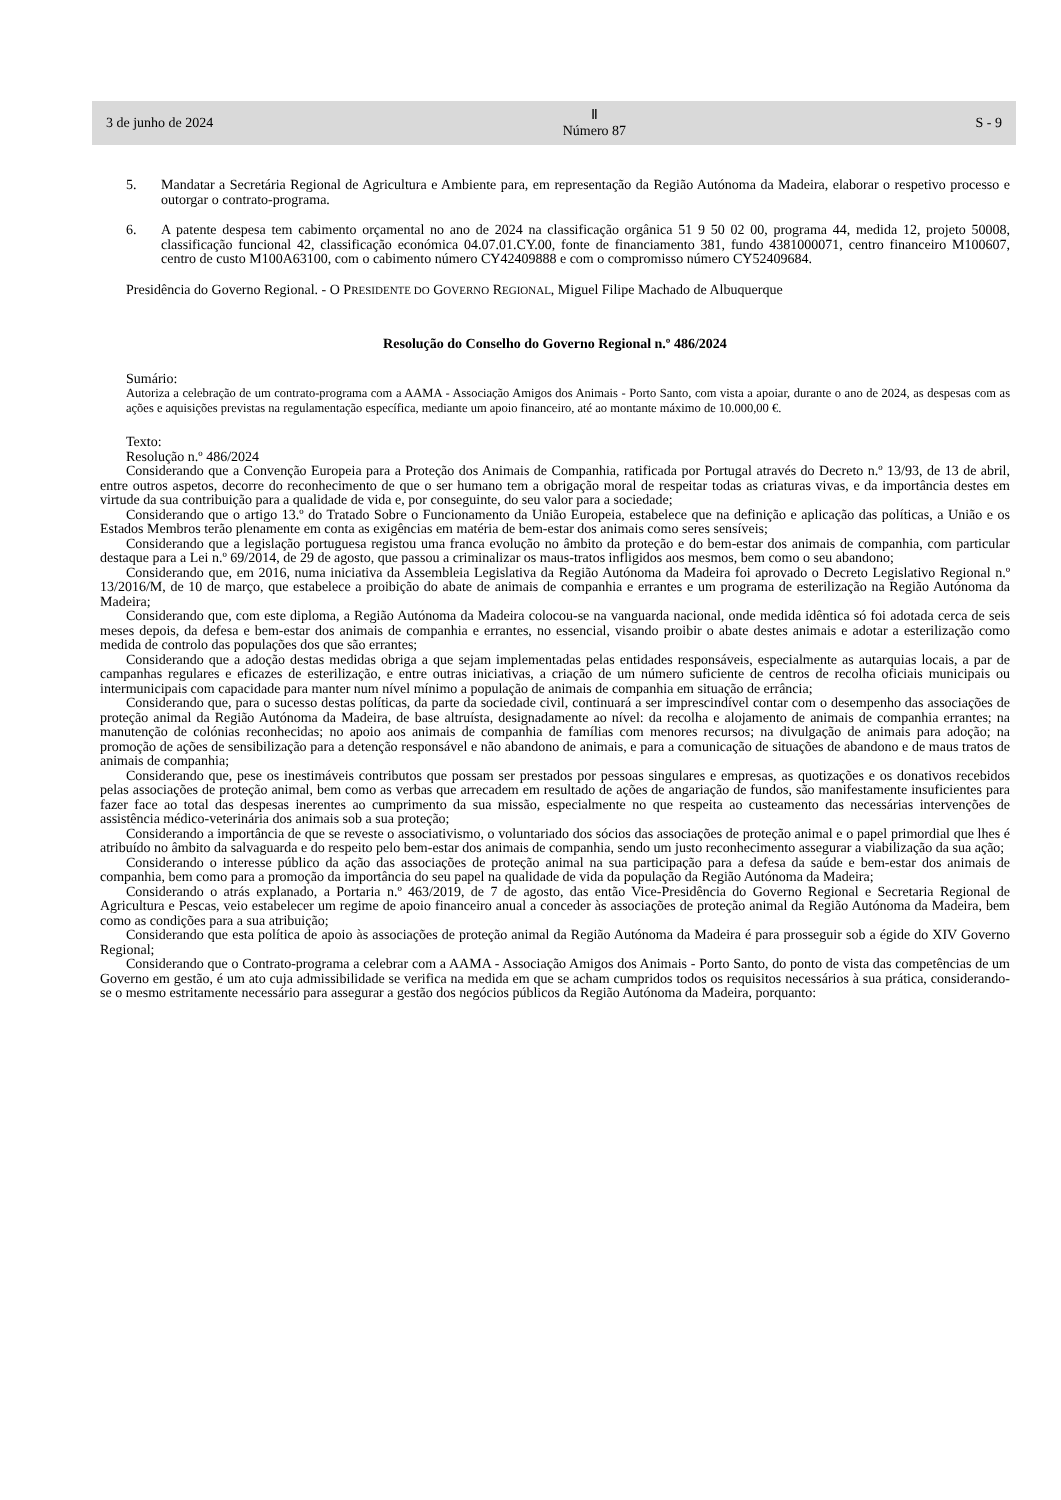3 de junho de 2024 Ⅱ
Número 87 S - 9
5. Mandatar a Secretária Regional de Agricultura e Ambiente para, em representação da Região Autónoma da Madeira, elaborar o respetivo processo e outorgar o contrato-programa.
6. A patente despesa tem cabimento orçamental no ano de 2024 na classificação orgânica 51 9 50 02 00, programa 44, medida 12, projeto 50008, classificação funcional 42, classificação económica 04.07.01.CY.00, fonte de financiamento 381, fundo 4381000071, centro financeiro M100607, centro de custo M100A63100, com o cabimento número CY42409888 e com o compromisso número CY52409684.
Presidência do Governo Regional. - O PRESIDENTE DO GOVERNO REGIONAL, Miguel Filipe Machado de Albuquerque
Resolução do Conselho do Governo Regional n.º 486/2024
Sumário:
Autoriza a celebração de um contrato-programa com a AAMA - Associação Amigos dos Animais - Porto Santo, com vista a apoiar, durante o ano de 2024, as despesas com as ações e aquisições previstas na regulamentação específica, mediante um apoio financeiro, até ao montante máximo de 10.000,00 €.
Texto:
Resolução n.º 486/2024
Considerando que a Convenção Europeia para a Proteção dos Animais de Companhia, ratificada por Portugal através do Decreto n.º 13/93, de 13 de abril, entre outros aspetos, decorre do reconhecimento de que o ser humano tem a obrigação moral de respeitar todas as criaturas vivas, e da importância destes em virtude da sua contribuição para a qualidade de vida e, por conseguinte, do seu valor para a sociedade;
Considerando que o artigo 13.º do Tratado Sobre o Funcionamento da União Europeia, estabelece que na definição e aplicação das políticas, a União e os Estados Membros terão plenamente em conta as exigências em matéria de bem-estar dos animais como seres sensíveis;
Considerando que a legislação portuguesa registou uma franca evolução no âmbito da proteção e do bem-estar dos animais de companhia, com particular destaque para a Lei n.º 69/2014, de 29 de agosto, que passou a criminalizar os maus-tratos infligidos aos mesmos, bem como o seu abandono;
Considerando que, em 2016, numa iniciativa da Assembleia Legislativa da Região Autónoma da Madeira foi aprovado o Decreto Legislativo Regional n.º 13/2016/M, de 10 de março, que estabelece a proibição do abate de animais de companhia e errantes e um programa de esterilização na Região Autónoma da Madeira;
Considerando que, com este diploma, a Região Autónoma da Madeira colocou-se na vanguarda nacional, onde medida idêntica só foi adotada cerca de seis meses depois, da defesa e bem-estar dos animais de companhia e errantes, no essencial, visando proibir o abate destes animais e adotar a esterilização como medida de controlo das populações dos que são errantes;
Considerando que a adoção destas medidas obriga a que sejam implementadas pelas entidades responsáveis, especialmente as autarquias locais, a par de campanhas regulares e eficazes de esterilização, e entre outras iniciativas, a criação de um número suficiente de centros de recolha oficiais municipais ou intermunicipais com capacidade para manter num nível mínimo a população de animais de companhia em situação de errância;
Considerando que, para o sucesso destas políticas, da parte da sociedade civil, continuará a ser imprescindível contar com o desempenho das associações de proteção animal da Região Autónoma da Madeira, de base altruísta, designadamente ao nível: da recolha e alojamento de animais de companhia errantes; na manutenção de colónias reconhecidas; no apoio aos animais de companhia de famílias com menores recursos; na divulgação de animais para adoção; na promoção de ações de sensibilização para a detenção responsável e não abandono de animais, e para a comunicação de situações de abandono e de maus tratos de animais de companhia;
Considerando que, pese os inestimáveis contributos que possam ser prestados por pessoas singulares e empresas, as quotizações e os donativos recebidos pelas associações de proteção animal, bem como as verbas que arrecadem em resultado de ações de angariação de fundos, são manifestamente insuficientes para fazer face ao total das despesas inerentes ao cumprimento da sua missão, especialmente no que respeita ao custeamento das necessárias intervenções de assistência médico-veterinária dos animais sob a sua proteção;
Considerando a importância de que se reveste o associativismo, o voluntariado dos sócios das associações de proteção animal e o papel primordial que lhes é atribuído no âmbito da salvaguarda e do respeito pelo bem-estar dos animais de companhia, sendo um justo reconhecimento assegurar a viabilização da sua ação;
Considerando o interesse público da ação das associações de proteção animal na sua participação para a defesa da saúde e bem-estar dos animais de companhia, bem como para a promoção da importância do seu papel na qualidade de vida da população da Região Autónoma da Madeira;
Considerando o atrás explanado, a Portaria n.º 463/2019, de 7 de agosto, das então Vice-Presidência do Governo Regional e Secretaria Regional de Agricultura e Pescas, veio estabelecer um regime de apoio financeiro anual a conceder às associações de proteção animal da Região Autónoma da Madeira, bem como as condições para a sua atribuição;
Considerando que esta política de apoio às associações de proteção animal da Região Autónoma da Madeira é para prosseguir sob a égide do XIV Governo Regional;
Considerando que o Contrato-programa a celebrar com a AAMA - Associação Amigos dos Animais - Porto Santo, do ponto de vista das competências de um Governo em gestão, é um ato cuja admissibilidade se verifica na medida em que se acham cumpridos todos os requisitos necessários à sua prática, considerando-se o mesmo estritamente necessário para assegurar a gestão dos negócios públicos da Região Autónoma da Madeira, porquanto: